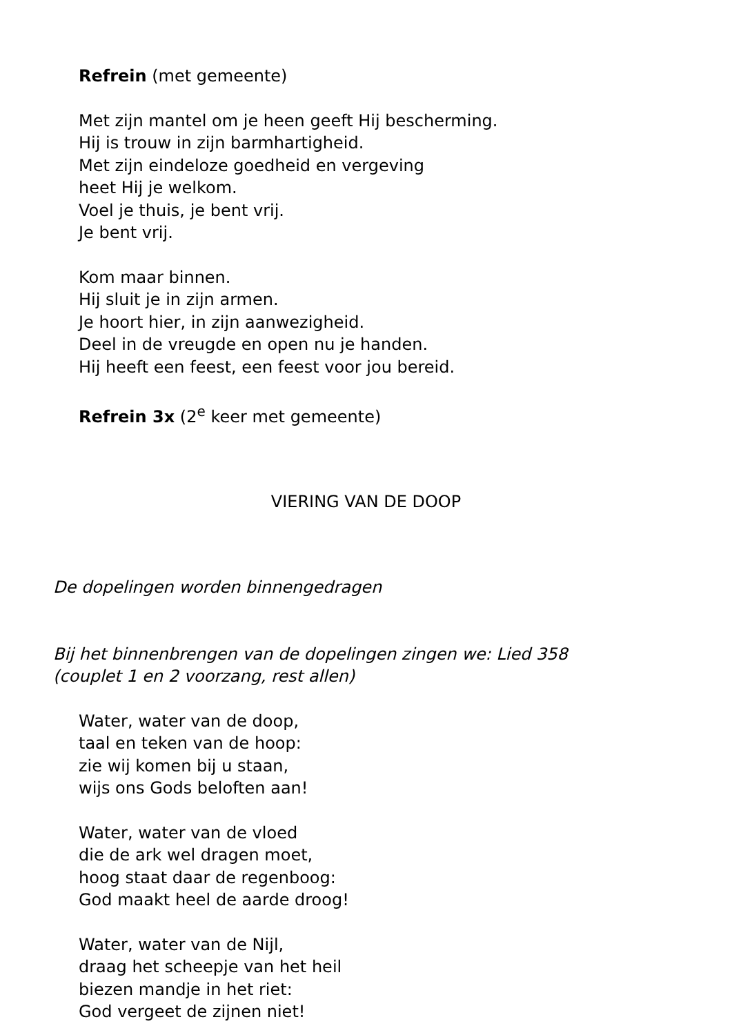Refrein (met gemeente)
Met zijn mantel om je heen geeft Hij bescherming.
Hij is trouw in zijn barmhartigheid.
Met zijn eindeloze goedheid en vergeving
heet Hij je welkom.
Voel je thuis, je bent vrij.
Je bent vrij.
Kom maar binnen.
Hij sluit je in zijn armen.
Je hoort hier, in zijn aanwezigheid.
Deel in de vreugde en open nu je handen.
Hij heeft een feest, een feest voor jou bereid.
Refrein 3x (2<sup>e</sup> keer met gemeente)
VIERING VAN DE DOOP
De dopelingen worden binnengedragen
Bij het binnenbrengen van de dopelingen zingen we: Lied 358
(couplet 1 en 2 voorzang, rest allen)
Water, water van de doop,
taal en teken van de hoop:
zie wij komen bij u staan,
wijs ons Gods beloften aan!
Water, water van de vloed
die de ark wel dragen moet,
hoog staat daar de regenboog:
God maakt heel de aarde droog!
Water, water van de Nijl,
draag het scheepje van het heil
biezen mandje in het riet:
God vergeet de zijnen niet!